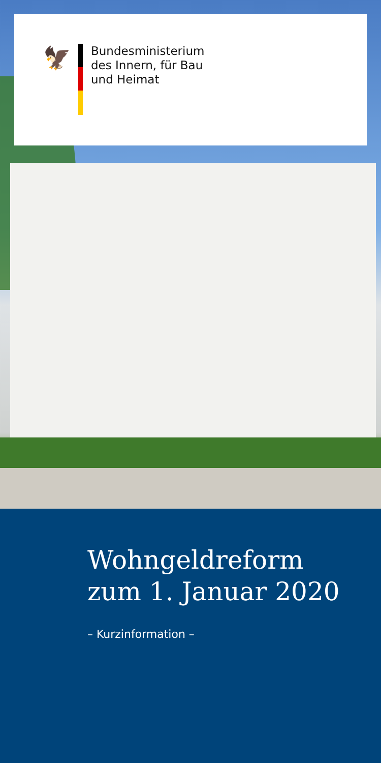🦅
Bundesministerium
des Innern, für Bau
und Heimat
Wohngeldreform
zum 1. Januar 2020
– Kurzinformation –